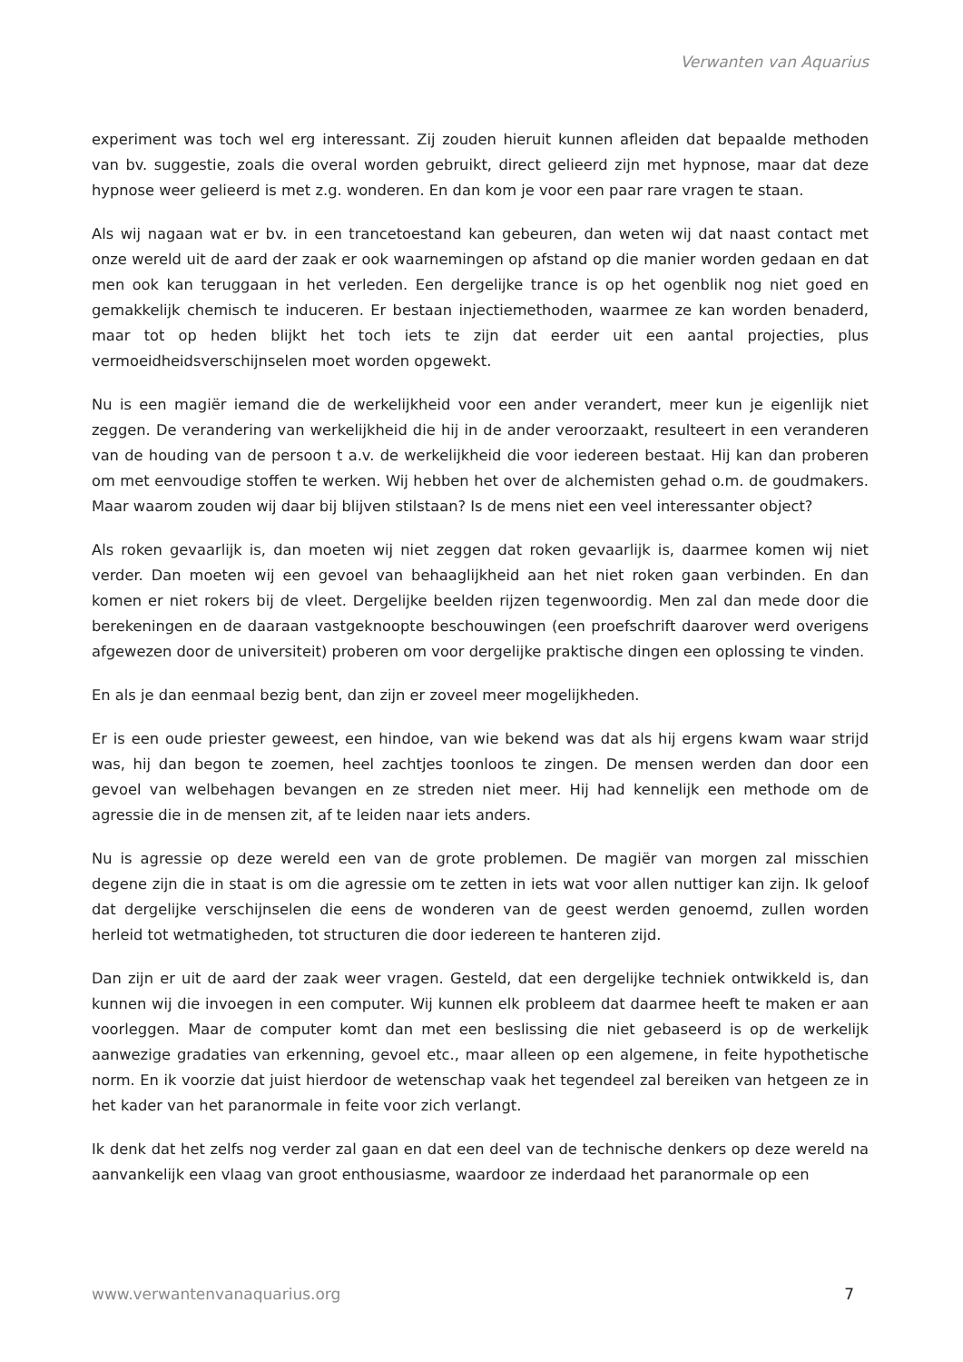Verwanten van Aquarius
experiment was toch wel erg interessant. Zij zouden hieruit kunnen afleiden dat bepaalde methoden van bv. suggestie, zoals die overal worden gebruikt, direct gelieerd zijn met hypnose, maar dat deze hypnose weer gelieerd is met z.g. wonderen. En dan kom je voor een paar rare vragen te staan.
Als wij nagaan wat er bv. in een trancetoestand kan gebeuren, dan weten wij dat naast contact met onze wereld uit de aard der zaak er ook waarnemingen op afstand op die manier worden gedaan en dat men ook kan teruggaan in het verleden. Een dergelijke trance is op het ogenblik nog niet goed en gemakkelijk chemisch te induceren. Er bestaan injectiemethoden, waarmee ze kan worden benaderd, maar tot op heden blijkt het toch iets te zijn dat eerder uit een aantal projecties, plus vermoeidheidsverschijnselen moet worden opgewekt.
Nu is een magiër iemand die de werkelijkheid voor een ander verandert, meer kun je eigenlijk niet zeggen. De verandering van werkelijkheid die hij in de ander veroorzaakt, resulteert in een veranderen van de houding van de persoon t a.v. de werkelijkheid die voor iedereen bestaat. Hij kan dan proberen om met eenvoudige stoffen te werken. Wij hebben het over de alchemisten gehad o.m. de goudmakers. Maar waarom zouden wij daar bij blijven stilstaan? Is de mens niet een veel interessanter object?
Als roken gevaarlijk is, dan moeten wij niet zeggen dat roken gevaarlijk is, daarmee komen wij niet verder. Dan moeten wij een gevoel van behaaglijkheid aan het niet roken gaan verbinden. En dan komen er niet rokers bij de vleet. Dergelijke beelden rijzen tegenwoordig. Men zal dan mede door die berekeningen en de daaraan vastgeknoopte beschouwingen (een proefschrift daarover werd overigens afgewezen door de universiteit) proberen om voor dergelijke praktische dingen een oplossing te vinden.
En als je dan eenmaal bezig bent, dan zijn er zoveel meer mogelijkheden.
Er is een oude priester geweest, een hindoe, van wie bekend was dat als hij ergens kwam waar strijd was, hij dan begon te zoemen, heel zachtjes toonloos te zingen. De mensen werden dan door een gevoel van welbehagen bevangen en ze streden niet meer. Hij had kennelijk een methode om de agressie die in de mensen zit, af te leiden naar iets anders.
Nu is agressie op deze wereld een van de grote problemen. De magiër van morgen zal misschien degene zijn die in staat is om die agressie om te zetten in iets wat voor allen nuttiger kan zijn. Ik geloof dat dergelijke verschijnselen die eens de wonderen van de geest werden genoemd, zullen worden herleid tot wetmatigheden, tot structuren die door iedereen te hanteren zijd.
Dan zijn er uit de aard der zaak weer vragen. Gesteld, dat een dergelijke techniek ontwikkeld is, dan kunnen wij die invoegen in een computer. Wij kunnen elk probleem dat daarmee heeft te maken er aan voorleggen. Maar de computer komt dan met een beslissing die niet gebaseerd is op de werkelijk aanwezige gradaties van erkenning, gevoel etc., maar alleen op een algemene, in feite hypothetische norm. En ik voorzie dat juist hierdoor de wetenschap vaak het tegendeel zal bereiken van hetgeen ze in het kader van het paranormale in feite voor zich verlangt.
Ik denk dat het zelfs nog verder zal gaan en dat een deel van de technische denkers op deze wereld na aanvankelijk een vlaag van groot enthousiasme, waardoor ze inderdaad het paranormale op een
www.verwantenvanaquarius.org 7